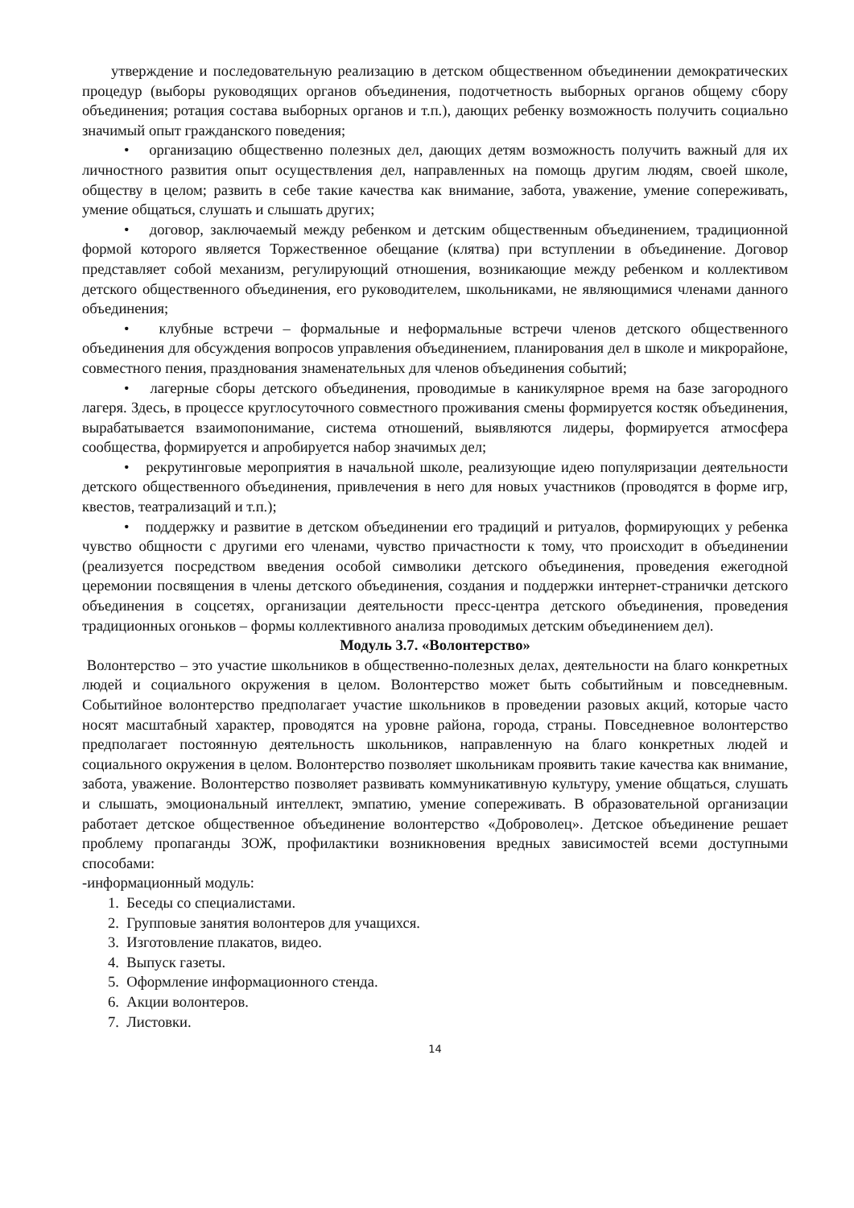утверждение и последовательную реализацию в детском общественном объединении демократических процедур (выборы руководящих органов объединения, подотчетность выборных органов общему сбору объединения; ротация состава выборных органов и т.п.), дающих ребенку возможность получить социально значимый опыт гражданского поведения;
• организацию общественно полезных дел, дающих детям возможность получить важный для их личностного развития опыт осуществления дел, направленных на помощь другим людям, своей школе, обществу в целом; развить в себе такие качества как внимание, забота, уважение, умение сопереживать, умение общаться, слушать и слышать других;
• договор, заключаемый между ребенком и детским общественным объединением, традиционной формой которого является Торжественное обещание (клятва) при вступлении в объединение. Договор представляет собой механизм, регулирующий отношения, возникающие между ребенком и коллективом детского общественного объединения, его руководителем, школьниками, не являющимися членами данного объединения;
• клубные встречи – формальные и неформальные встречи членов детского общественного объединения для обсуждения вопросов управления объединением, планирования дел в школе и микрорайоне, совместного пения, празднования знаменательных для членов объединения событий;
• лагерные сборы детского объединения, проводимые в каникулярное время на базе загородного лагеря. Здесь, в процессе круглосуточного совместного проживания смены формируется костяк объединения, вырабатывается взаимопонимание, система отношений, выявляются лидеры, формируется атмосфера сообщества, формируется и апробируется набор значимых дел;
• рекрутинговые мероприятия в начальной школе, реализующие идею популяризации деятельности детского общественного объединения, привлечения в него для новых участников (проводятся в форме игр, квестов, театрализаций и т.п.);
• поддержку и развитие в детском объединении его традиций и ритуалов, формирующих у ребенка чувство общности с другими его членами, чувство причастности к тому, что происходит в объединении (реализуется посредством введения особой символики детского объединения, проведения ежегодной церемонии посвящения в члены детского объединения, создания и поддержки интернет-странички детского объединения в соцсетях, организации деятельности пресс-центра детского объединения, проведения традиционных огоньков – формы коллективного анализа проводимых детским объединением дел).
Модуль 3.7. «Волонтерство»
Волонтерство – это участие школьников в общественно-полезных делах, деятельности на благо конкретных людей и социального окружения в целом. Волонтерство может быть событийным и повседневным. Событийное волонтерство предполагает участие школьников в проведении разовых акций, которые часто носят масштабный характер, проводятся на уровне района, города, страны. Повседневное волонтерство предполагает постоянную деятельность школьников, направленную на благо конкретных людей и социального окружения в целом. Волонтерство позволяет школьникам проявить такие качества как внимание, забота, уважение. Волонтерство позволяет развивать коммуникативную культуру, умение общаться, слушать и слышать, эмоциональный интеллект, эмпатию, умение сопереживать. В образовательной организации работает детское общественное объединение волонтерство «Доброволец». Детское объединение решает проблему пропаганды ЗОЖ, профилактики возникновения вредных зависимостей всеми доступными способами:
-информационный модуль:
1. Беседы со специалистами.
2. Групповые занятия волонтеров для учащихся.
3. Изготовление плакатов, видео.
4. Выпуск газеты.
5. Оформление информационного стенда.
6. Акции волонтеров.
7. Листовки.
14